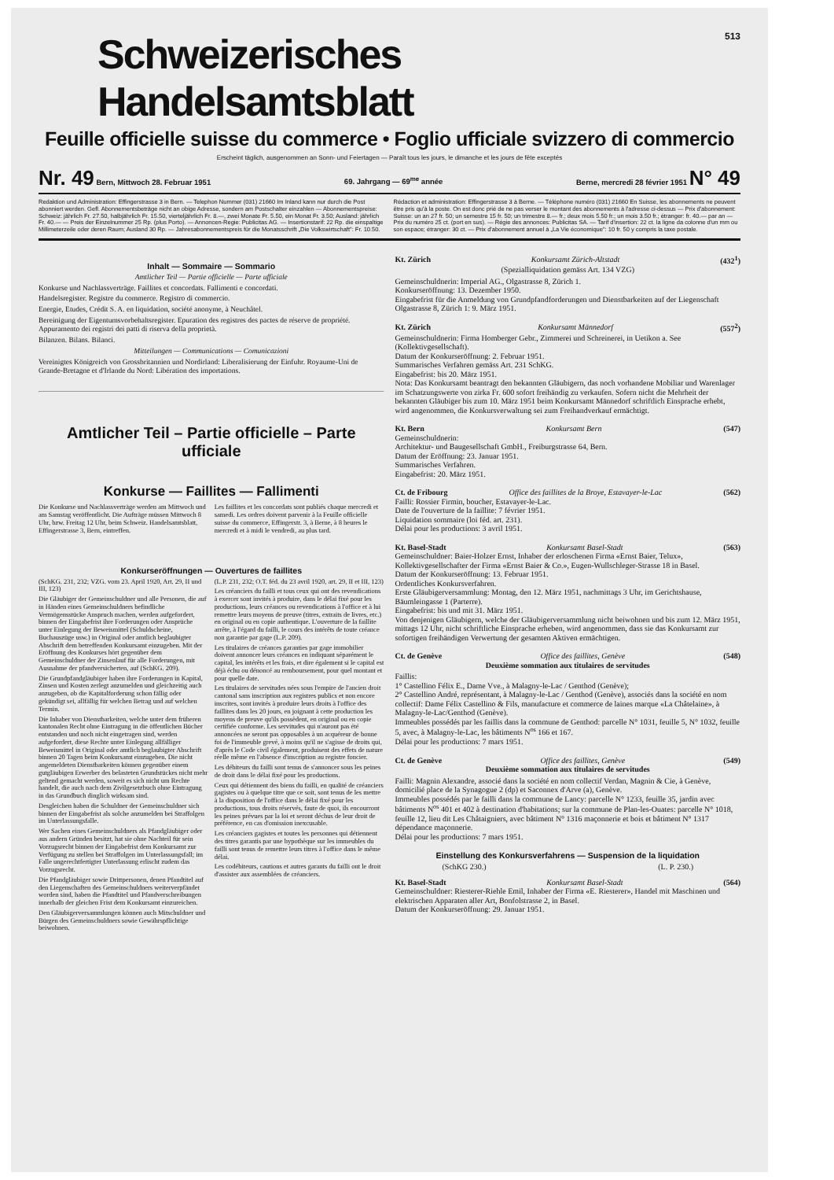Schweizerisches Handelsamtsblatt
513
Feuille officielle suisse du commerce • Foglio ufficiale svizzero di commercio
Erscheint täglich, ausgenommen an Sonn- und Feiertagen — Paraît tous les jours, le dimanche et les jours de fête exceptés
Nr. 49 Bern, Mittwoch 28. Februar 1951 69. Jahrgang — 69<sup>me</sup> année Berne, mercredi 28 février 1951 N° 49
Redaktion und Administration: Effingerstrasse 3 in Bern. — Telephon Nummer (031) 21660 Im Inland kann nur durch die Post abonniert werden. Gefl. Abonnementsbeträge nicht an obige Adresse, sondern am Postschalter einzahlen — Abonnementspreise: Schweiz: jährlich Fr. 27.50, halbjährlich Fr. 15.50, vierteljährlich Fr. 8.—, zwei Monate Fr. 5.50, ein Monat Fr. 3.50; Ausland: jährlich Fr. 40.— — Preis der Einzelnummer 25 Rp. (plus Porto). — Annoncen-Regie: Publicitas AG. — Insertionstarif: 22 Rp. die einspaltige Millimeterzeile oder deren Raum; Ausland 30 Rp. — Jahresabonnementspreis für die Monatsschrift „Die Volkswirtschaft": Fr. 10.50.
Rédaction et administration: Effingerstrasse 3 à Berne. — Téléphone numéro (031) 21660 En Suisse, les abonnements ne peuvent être pris qu'à la poste. On est donc prié de ne pas verser le montant des abonnements à l'adresse ci-dessus — Prix d'abonnement: Suisse: un an 27 fr. 50; un semestre 15 fr. 50; un trimestre 8.— fr.; deux mois 5.50 fr.; un mois 3.50 fr.; étranger: fr. 40.— par an — Prix du numéro 25 ct. (port en sus). — Régie des annonces: Publicitas SA. — Tarif d'insertion: 22 ct. la ligne da colonne d'un mm ou son espace; étranger: 30 ct. — Prix d'abonnement annuel à „La Vie économique": 10 fr. 50 y compris la taxe postale.
Inhalt — Sommaire — Sommario
Amtlicher Teil — Partie officielle — Parte ufficiale
Konkurse und Nachlassverträge. Faillites et concordats. Fallimenti e concordati.
Handelsregister. Registre du commerce. Registro di commercio.
Energie, Etudes, Crédit S. A. en liquidation, société anonyme, à Neuchâtel.
Bereinigung der Eigentumsvorbehaltsregister. Epuration des registres des pactes de réserve de propriété. Appuramento dei registri dei patti di riserva della proprietà.
Bilanzen. Bilans. Bilanci.
Mitteilungen — Communications — Comunicazioni
Vereinigtes Königreich von Grossbritannien und Nordirland: Liberalisierung der Einfuhr. Royaume-Uni de Grande-Bretagne et d'Irlande du Nord: Libération des importations.
Amtlicher Teil – Partie officielle – Parte ufficiale
Konkurse — Faillites — Fallimenti
Die Konkurse und Nachlassverträge werden am Mittwoch und am Samstag veröffentlicht. Die Aufträge müssen Mittwoch 8 Uhr, bzw. Freitag 12 Uhr, beim Schweiz. Handelsamtsblatt, Effingerstrasse 3, Bern, eintreffen.
Les faillites et les concordats sont publiés chaque mercredi et samedi. Les ordres doivent parvenir à la Feuille officielle suisse du commerce, Effingerstr. 3, à Berne, à 8 heures le mercredi et à midi le vendredi, au plus tard.
Konkurseröffnungen — Ouvertures de faillites
(SchKG. 231, 232; VZG. vom 23. April 1920, Art. 29, II und III, 123)
Die Gläubiger der Gemeinschuldner und alle Personen, die auf in Händen eines Gemeinschuldners befindliche Vermögensstücke Anspruch machen, werden aufgefordert, binnen der Eingabefrist ihre Forderungen oder Ansprüche unter Einlegung der Beweismittel (Schuldscheine, Buchauszüge usw.) in Original oder amtlich beglaubigter Abschrift dem betreffenden Konkursamt einzugeben. Mit der Eröffnung des Konkurses hört gegenüber dem Gemeinschuldner der Zinsenlauf für alle Forderungen, mit Ausnahme der pfandversicherten, auf (SchKG. 209).
Die Grundpfandgläubiger haben ihre Forderungen in Kapital, Zinsen und Kosten zerlegt anzumelden und gleichzeitig auch anzugeben, ob die Kapitalforderung schon fällig oder gekündigt sei, allfällig für welchen Betrag und auf welchen Termin.
Die Inhaber von Dienstbarkeiten, welche unter dem früheren kantonalen Recht ohne Eintragung in die öffentlichen Bücher entstanden und noch nicht eingetragen sind, werden aufgefordert, diese Rechte unter Einlegung allfälliger Beweismittel in Original oder amtlich beglaubigter Abschrift binnen 20 Tagen beim Konkursamt einzugeben. Die nicht angemeldeten Dienstbarkeiten können gegenüber einem gutgläubigen Erwerber des belasteten Grundstückes nicht mehr geltend gemacht werden, soweit es sich nicht um Rechte handelt, die auch nach dem Zivilgesetzbuch ohne Eintragung in das Grundbuch dinglich wirksam sind.
Desgleichen haben die Schuldner der Gemeinschuldner sich binnen der Eingabefrist als solche anzumelden bei Straffolgen im Unterlassungsfalle.
Wer Sachen eines Gemeinschuldners als Pfandgläubiger oder aus andern Gründen besitzt, hat sie ohne Nachteil für sein Vorzugsrecht binnen der Eingabefrist dem Konkursamt zur Verfügung zu stellen bei Straffolgen im Unterlassungsfall; im Falle ungerechtfertigter Unterlassung erlischt zudem das Vorzugsrecht.
Die Pfandgläubiger sowie Drittpersonen, denen Pfandtitel auf den Liegenschaften des Gemeinschuldners weiterverpfändet worden sind, haben die Pfandtitel und Pfandverschreibungen innerhalb der gleichen Frist dem Konkursamt einzureichen.
Den Gläubigerversammlungen können auch Mitschuldner und Bürgen des Gemeinschuldners sowie Gewährspflichtige beiwohnen.
(L.P. 231, 232; O.T. féd. du 23 avril 1920, art. 29, II et III, 123)
Les créanciers du failli et tous ceux qui ont des revendications à exercer sont invités à produire, dans le délai fixé pour les productions, leurs créances ou revendications à l'office et à lui remettre leurs moyens de preuve (titres, extraits de livres, etc.) en original ou en copie authentique. L'ouverture de la faillite arrête, à l'égard du failli, le cours des intérêts de toute créance non garantie par gage (L.P. 209).
Les titulaires de créances garanties par gage immobilier doivent annoncer leurs créances en indiquant séparément le capital, les intérêts et les frais, et dire également si le capital est déjà échu ou dénoncé au remboursement, pour quel montant et pour quelle date.
Les titulaires de servitudes nées sous l'empire de l'ancien droit cantonal sans inscription aux registres publics et non encore inscrites, sont invités à produire leurs droits à l'office des faillites dans les 20 jours, en joignant à cette production les moyens de preuve qu'ils possèdent, en original ou en copie certifiée conforme. Les servitudes qui n'auront pas été annoncées ne seront pas opposables à un acquéreur de bonne foi de l'immeuble grevé, à moins qu'il ne s'agisse de droits qui, d'après le Code civil également, produisent des effets de nature réelle même en l'absence d'inscription au registre foncier.
Les débiteurs du failli sont tenus de s'annoncer sous les peines de droit dans le délai fixé pour les productions.
Ceux qui détiennent des biens du failli, en qualité de créanciers gagistes ou à quelque titre que ce soit, sont tenus de les mettre à la disposition de l'office dans le délai fixé pour les productions, tous droits réservés, faute de quoi, ils encourront les peines prévues par la loi et seront déchus de leur droit de préférence, en cas d'omission inexcusable.
Les créanciers gagistes et toutes les personnes qui détiennent des titres garantis par une hypothèque sur les immeubles du failli sont tenus de remettre leurs titres à l'office dans le même délai.
Les codébiteurs, cautions et autres garants du failli ont le droit d'assister aux assemblées de créanciers.
Kt. Zürich Konkursamt Zürich-Altstadt (432<sup>1</sup>)
(Spezialliquidation gemäss Art. 134 VZG)
Gemeinschuldnerin: Imperial AG., Olgastrasse 8, Zürich 1.
Konkurseröffnung: 13. Dezember 1950.
Eingabefrist für die Anmeldung von Grundpfandforderungen und Dienstbarkeiten auf der Liegenschaft Olgastrasse 8, Zürich 1: 9. März 1951.
Kt. Zürich Konkursamt Männedorf (557<sup>2</sup>)
Gemeinschuldnerin: Firma Homberger Gebr., Zimmerei und Schreinerei, in Uetikon a. See (Kollektivgesellschaft).
Datum der Konkurseröffnung: 2. Februar 1951.
Summarisches Verfahren gemäss Art. 231 SchKG.
Eingabefrist: bis 20. März 1951.
Nota: Das Konkursamt beantragt den bekannten Gläubigern, das noch vorhandene Mobiliar und Warenlager im Schatzungswerte von zirka Fr. 600 sofort freihändig zu verkaufen. Sofern nicht die Mehrheit der bekannten Gläubiger bis zum 10. März 1951 beim Konkursamt Männedorf schriftlich Einsprache erhebt, wird angenommen, die Konkursverwaltung sei zum Freihandverkauf ermächtigt.
Kt. Bern Konkursamt Bern (547)
Gemeinschuldnerin:
Architektur- und Baugesellschaft GmbH., Freiburgstrasse 64, Bern.
Datum der Eröffnung: 23. Januar 1951.
Summarisches Verfahren.
Eingabefrist: 20. März 1951.
Ct. de Fribourg Office des faillites de la Broye, Estavayer-le-Lac (562)
Failli: Rossier Firmin, boucher, Estavayer-le-Lac.
Date de l'ouverture de la faillite: 7 février 1951.
Liquidation sommaire (loi féd. art. 231).
Délai pour les productions: 3 avril 1951.
Kt. Basel-Stadt Konkursamt Basel-Stadt (563)
Gemeinschuldner: Baier-Holzer Ernst, Inhaber der erloschenen Firma «Ernst Baier, Telux», Kollektivgesellschafter der Firma «Ernst Baier & Co.», Eugen-Wullschleger-Strasse 18 in Basel.
Datum der Konkurseröffnung: 13. Februar 1951.
Ordentliches Konkursverfahren.
Erste Gläubigerversammlung: Montag, den 12. März 1951, nachmittags 3 Uhr, im Gerichtshause, Bäumleingasse 1 (Parterre).
Eingabefrist: bis und mit 31. März 1951.
Von denjenigen Gläubigern, welche der Gläubigerversammlung nicht beiwohnen und bis zum 12. März 1951, mittags 12 Uhr, nicht schriftliche Einsprache erheben, wird angenommen, dass sie das Konkursamt zur sofortigen freihändigen Verwertung der gesamten Aktiven ermächtigen.
Ct. de Genève Office des faillites, Genève (548)
Deuxième sommation aux titulaires de servitudes
Faillis:
1° Castellino Félix E., Dame Vve., à Malagny-le-Lac / Genthod (Genève);
2° Castellino André, représentant, à Malagny-le-Lac / Genthod (Genève), associés dans la société en nom collectif: Dame Félix Castellino & Fils, manufacture et commerce de laines marque «La Châtelaine», à Malagny-le-Lac/Genthod (Genève).
Immeubles possédés par les faillis dans la commune de Genthod: parcelle N° 1031, feuille 5, N° 1032, feuille 5, avec, à Malagny-le-Lac, les bâtiments N<sup>os</sup> 166 et 167.
Délai pour les productions: 7 mars 1951.
Ct. de Genève Office des faillites, Genève (549)
Deuxième sommation aux titulaires de servitudes
Failli: Magnin Alexandre, associé dans la société en nom collectif Verdan, Magnin & Cie, à Genève, domicilié place de la Synagogue 2 (dp) et Saconnex d'Arve (a), Genève.
Immeubles possédés par le failli dans la commune de Lancy: parcelle N° 1233, feuille 35, jardin avec bâtiments N<sup>os</sup> 401 et 402 à destination d'habitations; sur la commune de Plan-les-Ouates: parcelle N° 1018, feuille 12, lieu dit Les Châtaigniers, avec bâtiment N° 1316 maçonnerie et bois et bâtiment N° 1317 dépendance maçonnerie.
Délai pour les productions: 7 mars 1951.
Einstellung des Konkursverfahrens — Suspension de la liquidation
(SchKG 230.) (L. P. 230.)
Kt. Basel-Stadt Konkursamt Basel-Stadt (564)
Gemeinschuldner: Riesterer-Riehle Emil, Inhaber der Firma «E. Riesterer», Handel mit Maschinen und elektrischen Apparaten aller Art, Bonfolstrasse 2, in Basel.
Datum der Konkurseröffnung: 29. Januar 1951.